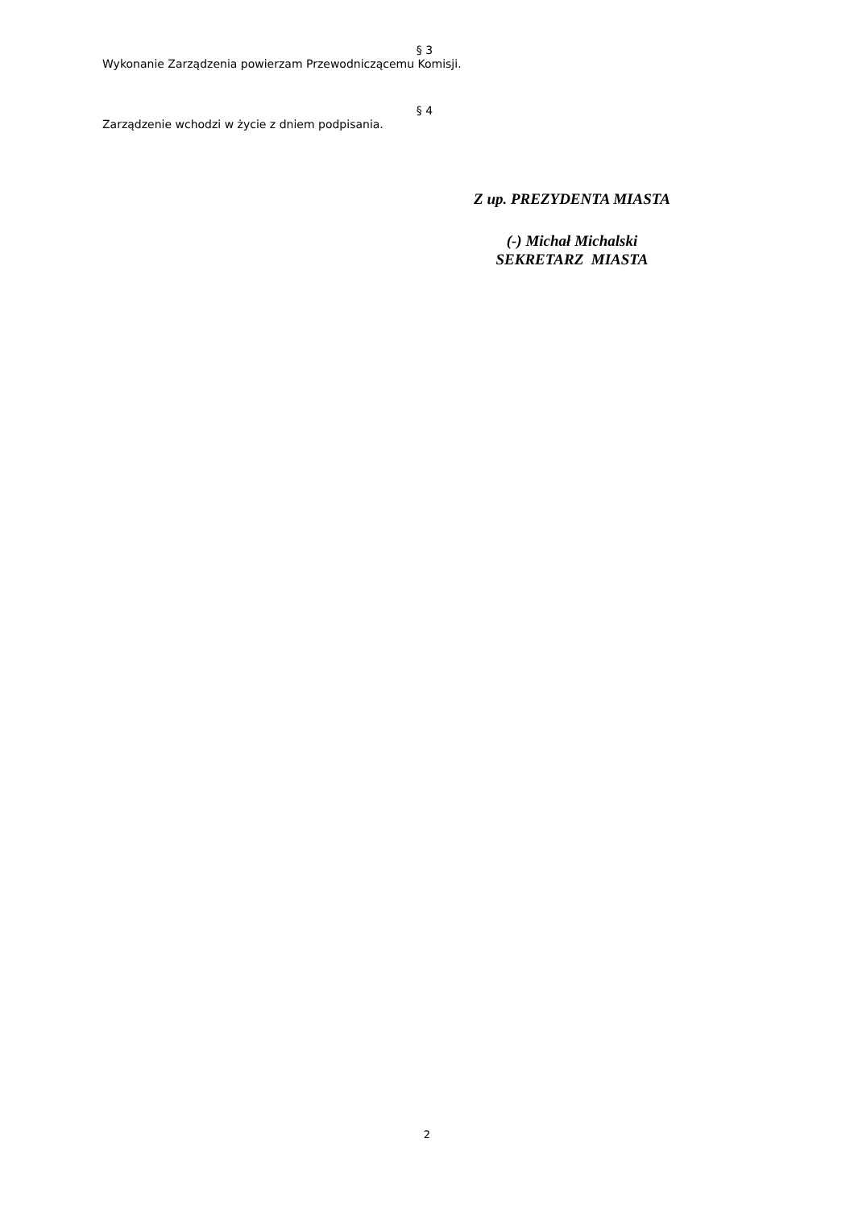§ 3
Wykonanie Zarządzenia powierzam Przewodniczącemu Komisji.
§ 4
Zarządzenie wchodzi w życie z dniem podpisania.
Z up. PREZYDENTA MIASTA
(-) Michał Michalski
SEKRETARZ MIASTA
2